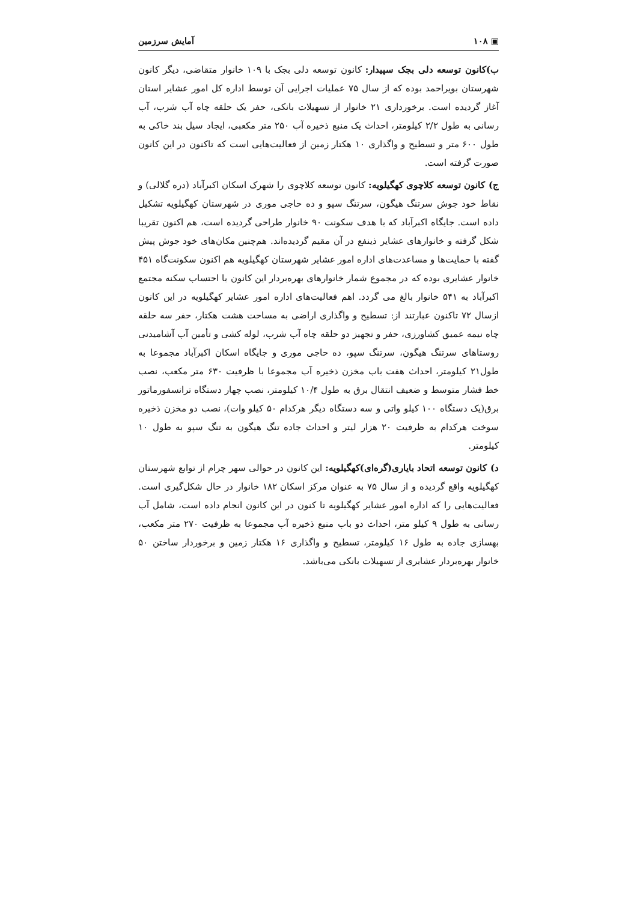▣ ۱۰۸ آمایش سرزمین
ب)کانون توسعه دلی بجک سپیدار: کانون توسعه دلی بجک با ۱۰۹ خانوار متقاضی، دیگر کانون شهرستان بویراحمد بوده که از سال ۷۵ عملیات اجرایی آن توسط اداره کل امور عشایر استان آغاز گردیده است. برخورداری ۲۱ خانوار از تسهیلات بانکی، حفر یک حلقه چاه آب شرب، آب رسانی به طول ۲/۲ کیلومتر، احداث یک منبع ذخیره آب ۲۵۰ متر مکعبی، ایجاد سیل بند خاکی به طول ۶۰۰ متر و تسطیح و واگذاری ۱۰ هکتار زمین از فعالیت‌هایی است که تاکنون در این کانون صورت گرفته است.
ج) کانون توسعه کلاچوی کهگیلویه: کانون توسعه کلاچوی را شهرک اسکان اکبرآباد (دره گلالی) و نقاط خود جوش سرتنگ هیگون، سرتنگ سپو و ده حاجی موری در شهرستان کهگیلویه تشکیل داده است. جایگاه اکبرآباد که با هدف سکونت ۹۰ خانوار طراحی گردیده است، هم اکنون تقریبا شکل گرفته و خانوارهای عشایر ذینفع در آن مقیم گردیده‌اند. هم‌چنین مکان‌های خود جوش پیش گفته با حمایت‌ها و مساعدت‌های اداره امور عشایر شهرستان کهگیلویه هم اکنون سکونت‌گاه ۴۵۱ خانوار عشایری بوده که در مجموع شمار خانوارهای بهره‌بردار این کانون با احتساب سکنه مجتمع اکبرآباد به ۵۴۱ خانوار بالغ می گردد. اهم فعالیت‌های اداره امور عشایر کهگیلویه در این کانون ازسال ۷۲ تاکنون عبارتند از: تسطیح و واگذاری اراضی به مساحت هشت هکتار، حفر سه حلقه چاه نیمه عمیق کشاورزی، حفر و تجهیز دو حلقه چاه آب شرب، لوله کشی و تأمین آب آشامیدنی روستاهای سرتنگ هیگون، سرتنگ سپو، ده حاجی موری و جایگاه اسکان اکبرآباد مجموعا به طول۲۱ کیلومتر، احداث هفت باب مخزن ذخیره آب مجموعا با ظرفیت ۶۳۰ متر مکعب، نصب خط فشار متوسط و ضعیف انتقال برق به طول ۱۰/۴ کیلومتر، نصب چهار دستگاه ترانسفورماتور برق(یک دستگاه ۱۰۰ کیلو واتی و سه دستگاه دیگر هرکدام ۵۰ کیلو وات)، نصب دو مخزن ذخیره سوخت هرکدام به ظرفیت ۲۰ هزار لیتر و احداث جاده تنگ هیگون به تنگ سپو به طول ۱۰ کیلومتر.
د) کانون توسعه اتحاد بایاری(گره‌ای)کهگیلویه: این کانون در حوالی سهر چرام از توابع شهرستان کهگیلویه واقع گردیده و از سال ۷۵ به عنوان مرکز اسکان ۱۸۲ خانوار در حال شکل‌گیری است. فعالیت‌هایی را که اداره امور عشایر کهگیلویه تا کنون در این کانون انجام داده است، شامل آب رسانی به طول ۹ کیلو متر، احداث دو باب منبع ذخیره آب مجموعا به ظرفیت ۲۷۰ متر مکعب، بهسازی جاده به طول ۱۶ کیلومتر، تسطیح و واگذاری ۱۶ هکتار زمین و برخوردار ساختن ۵۰ خانوار بهره‌بردار عشایری از تسهیلات بانکی می‌باشد.